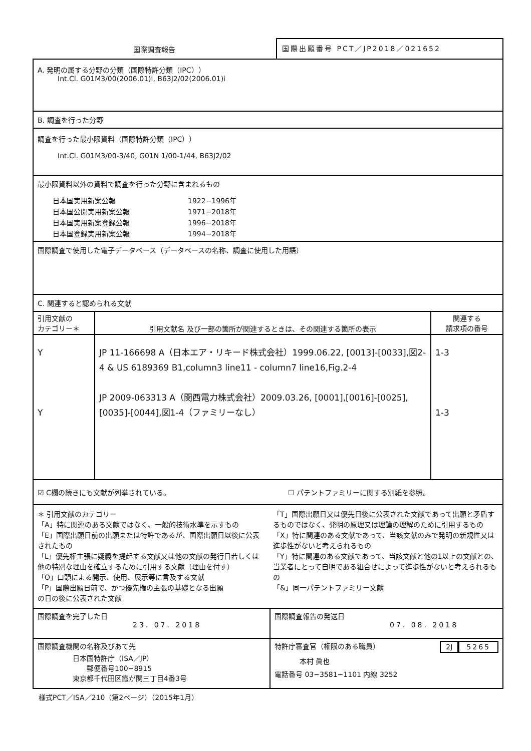国際調査報告
国際出願番号 PCT／JP2018／021652
A. 発明の属する分野の分類（国際特許分類（IPC））
Int.Cl. G01M3/00(2006.01)i, B63J2/02(2006.01)i
B. 調査を行った分野
調査を行った最小限資料（国際特許分類（IPC））
Int.Cl. G01M3/00-3/40, G01N 1/00-1/44, B63J2/02
最小限資料以外の資料で調査を行った分野に含まれるもの
| 日本国実用新案公報 | 1922−1996年 |
| 日本国公開実用新案公報 | 1971−2018年 |
| 日本国実用新案登録公報 | 1996−2018年 |
| 日本国登録実用新案公報 | 1994−2018年 |
国際調査で使用した電子データベース（データベースの名称、調査に使用した用語）
C. 関連すると認められる文献
| 引用文献の カテゴリー＊ | 引用文献名 及び一部の箇所が関連するときは、その関連する箇所の表示 | 関連する 請求項の番号 |
| --- | --- | --- |
| Y Y | JP 11-166698 A（日本エア・リキード株式会社）1999.06.22, [0013]-[0033],図2-4 & US 6189369 B1,column3 line11 - column7 line16,Fig.2-4 JP 2009-063313 A（関西電力株式会社）2009.03.26, [0001],[0016]-[0025],[0035]-[0044],図1-4（ファミリーなし） | 1-3 1-3 |
☑ C欄の続きにも文献が列挙されている。 ☐ パテントファミリーに関する別紙を参照。
＊ 引用文献のカテゴリー
「A」特に関連のある文献ではなく、一般的技術水準を示すもの
「E」国際出願日前の出願または特許であるが、国際出願日以後に公表されたもの
「L」優先権主張に疑義を提起する文献又は他の文献の発行日若しくは他の特別な理由を確立するために引用する文献（理由を付す）
「O」口頭による開示、使用、展示等に言及する文献
「P」国際出願日前で、かつ優先権の主張の基礎となる出願
の日の後に公表された文献
「T」国際出願日又は優先日後に公表された文献であって出願と矛盾するものではなく、発明の原理又は理論の理解のために引用するもの
「X」特に関連のある文献であって、当該文献のみで発明の新規性又は進歩性がないと考えられるもの
「Y」特に関連のある文献であって、当該文献と他の1以上の文献との、当業者にとって自明である組合せによって進歩性がないと考えられるもの
「&」同一パテントファミリー文献
| 国際調査を完了した日 23. 07. 2018 | 国際調査報告の発送日 07. 08. 2018 |
| 国際調査機関の名称及びあて先 日本国特許庁（ISA／JP） 郵便番号100−8915 東京都千代田区霞が関三丁目4番3号 | 特許庁審査官（権限のある職員） 2J 5265 本村 眞也 電話番号 03−3581−1101 内線 3252 |
様式PCT／ISA／210（第2ページ）（2015年1月）